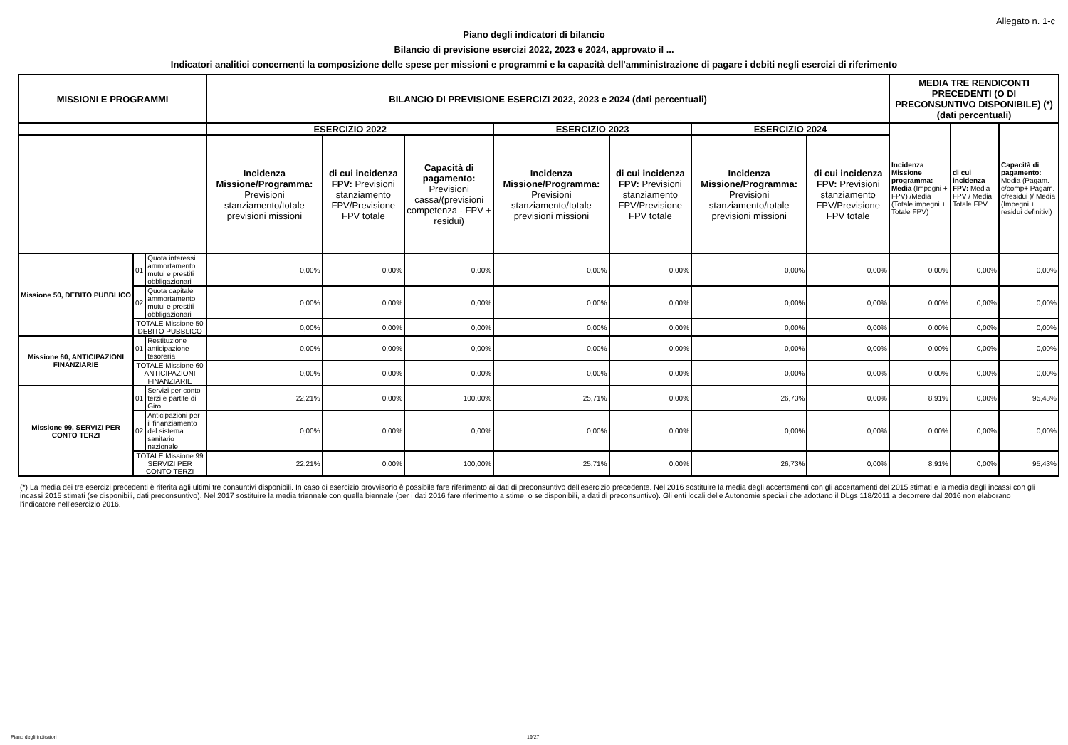Allegato n. 1-c
Piano degli indicatori di bilancio
Bilancio di previsione esercizi 2022, 2023 e 2024, approvato il ...
Indicatori analitici concernenti la composizione delle spese per missioni e programmi e la capacità dell'amministrazione di pagare i debiti negli esercizi di riferimento
| MISSIONI E PROGRAMMI | | | BILANCIO DI PREVISIONE ESERCIZI 2022, 2023 e 2024 (dati percentuali) | | | | | | | MEDIA TRE RENDICONTI PRECEDENTI (O DI PRECONSUNTIVO DISPONIBILE) (*) (dati percentuali) | | |
| --- | --- | --- | --- | --- | --- | --- | --- | --- | --- | --- | --- | --- |
| | | | ESERCIZIO 2022 | | | ESERCIZIO 2023 | | ESERCIZIO 2024 | | Incidenza Missione programma: Media (Impegni + FPV) /Media (Totale impegni + Totale FPV) | di cui incidenza FPV: Media FPV / Media Totale FPV | Capacità di pagamento: Media (Pagam. c/comp+ Pagam. c/residui )/ Media (Impegni + residui definitivi) |
| | | | Incidenza Missione/Programma: Previsioni stanziamento/totale previsioni missioni | di cui incidenza FPV: Previsioni stanziamento FPV/Previsione FPV totale | Capacità di pagamento: Previsioni cassa/(previsioni competenza - FPV + residui) | Incidenza Missione/Programma: Previsioni stanziamento/totale previsioni missioni | di cui incidenza FPV: Previsioni stanziamento FPV/Previsione FPV totale | Incidenza Missione/Programma: Previsioni stanziamento/totale previsioni missioni | di cui incidenza FPV: Previsioni stanziamento FPV/Previsione FPV totale | | | |
| Missione 50, DEBITO PUBBLICO | 01 | Quota interessi ammortamento mutui e prestiti obbligazionari | 0,00% | 0,00% | 0,00% | 0,00% | 0,00% | 0,00% | 0,00% | 0,00% | 0,00% | 0,00% |
| | 02 | Quota capitale ammortamento mutui e prestiti obbligazionari | 0,00% | 0,00% | 0,00% | 0,00% | 0,00% | 0,00% | 0,00% | 0,00% | 0,00% | 0,00% |
| | TOTALE Missione 50 DEBITO PUBBLICO | | 0,00% | 0,00% | 0,00% | 0,00% | 0,00% | 0,00% | 0,00% | 0,00% | 0,00% | 0,00% |
| Missione 60, ANTICIPAZIONI FINANZIARIE | 01 | Restituzione anticipazione tesoreria | 0,00% | 0,00% | 0,00% | 0,00% | 0,00% | 0,00% | 0,00% | 0,00% | 0,00% | 0,00% |
| | TOTALE Missione 60 ANTICIPAZIONI FINANZIARIE | | 0,00% | 0,00% | 0,00% | 0,00% | 0,00% | 0,00% | 0,00% | 0,00% | 0,00% | 0,00% |
| Missione 99, SERVIZI PER CONTO TERZI | 01 | Servizi per conto terzi e partite di Giro | 22,21% | 0,00% | 100,00% | 25,71% | 0,00% | 26,73% | 0,00% | 8,91% | 0,00% | 95,43% |
| | 02 | Anticipazioni per il finanziamento del sistema sanitario nazionale | 0,00% | 0,00% | 0,00% | 0,00% | 0,00% | 0,00% | 0,00% | 0,00% | 0,00% | 0,00% |
| | TOTALE Missione 99 SERVIZI PER CONTO TERZI | | 22,21% | 0,00% | 100,00% | 25,71% | 0,00% | 26,73% | 0,00% | 8,91% | 0,00% | 95,43% |
(*) La media dei tre esercizi precedenti è riferita agli ultimi tre consuntivi disponibili. In caso di esercizio provvisorio è possibile fare riferimento ai dati di preconsuntivo dell'esercizio precedente. Nel 2016 sostituire la media degli accertamenti con gli accertamenti del 2015 stimati e la media degli incassi con gli incassi 2015 stimati (se disponibili, dati preconsuntivo). Nel 2017 sostituire la media triennale con quella biennale (per i dati 2016 fare riferimento a stime, o se disponibili, a dati di preconsuntivo). Gli enti locali delle Autonomie speciali che adottano il DLgs 118/2011 a decorrere dal 2016 non elaborano l'indicatore nell'esercizio 2016.
Piano degli indicatori 19/27